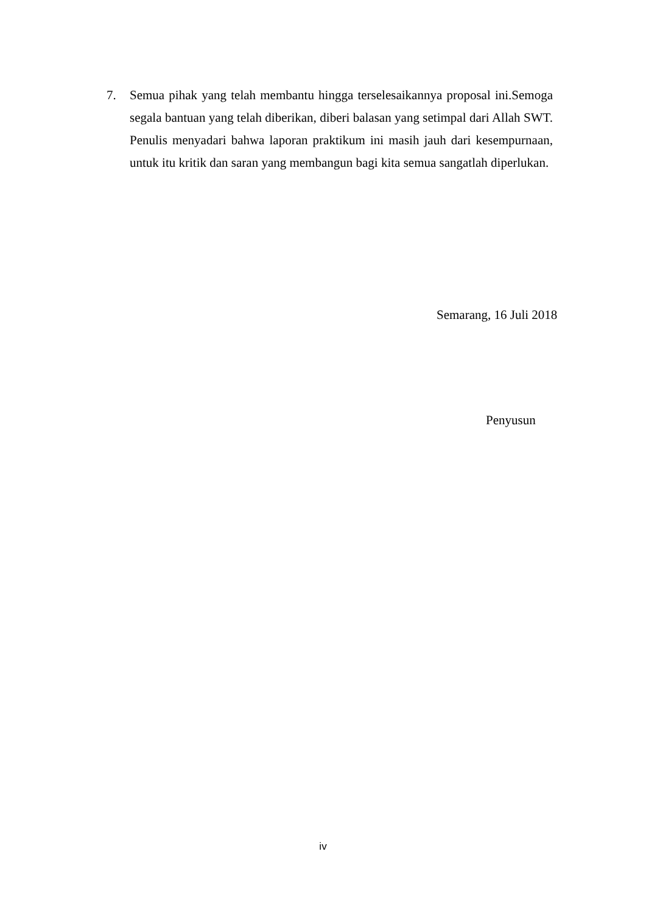7. Semua pihak yang telah membantu hingga terselesaikannya proposal ini.Semoga segala bantuan yang telah diberikan, diberi balasan yang setimpal dari Allah SWT. Penulis menyadari bahwa laporan praktikum ini masih jauh dari kesempurnaan, untuk itu kritik dan saran yang membangun bagi kita semua sangatlah diperlukan.
Semarang, 16 Juli 2018
Penyusun
iv